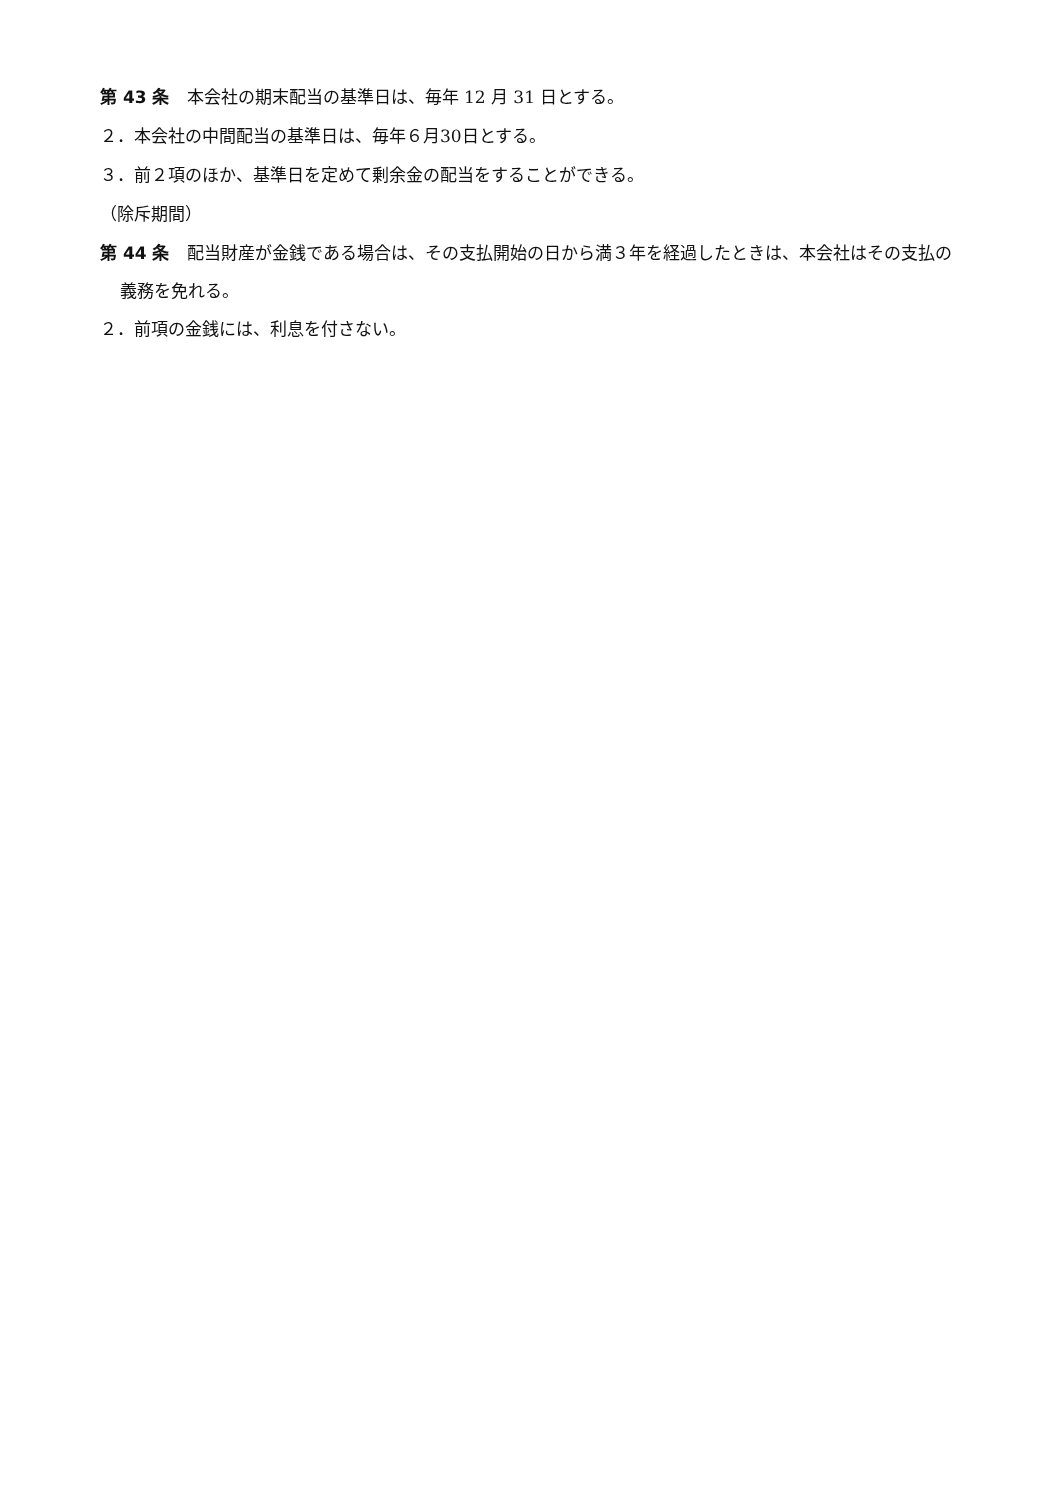第 43 条　本会社の期末配当の基準日は、毎年 12 月 31 日とする。
２．本会社の中間配当の基準日は、毎年６月30日とする。
３．前２項のほか、基準日を定めて剰余金の配当をすることができる。
（除斥期間）
第 44 条　配当財産が金銭である場合は、その支払開始の日から満３年を経過したときは、本会社はその支払の義務を免れる。
２．前項の金銭には、利息を付さない。